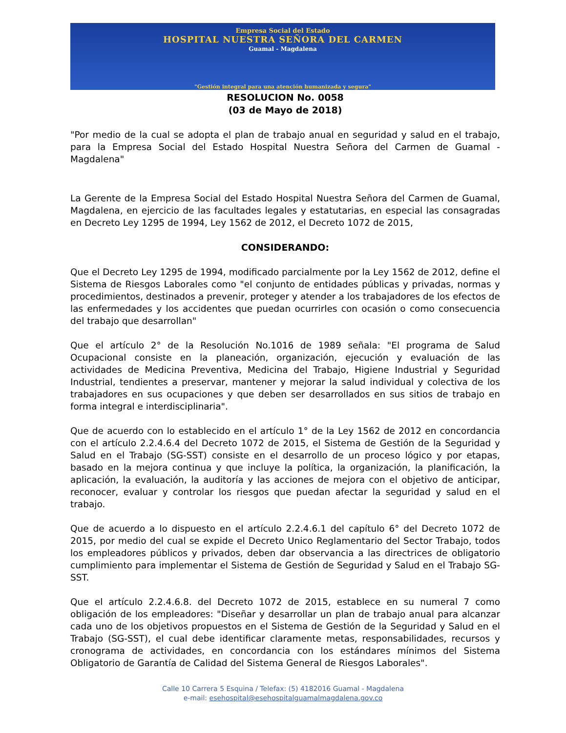Empresa Social del Estado
HOSPITAL NUESTRA SEÑORA DEL CARMEN
Guamal - Magdalena
"Gestión integral para una atención humanizada y segura"
RESOLUCION No. 0058
(03 de Mayo de 2018)
"Por medio de la cual se adopta el plan de trabajo anual en seguridad y salud en el trabajo, para la Empresa Social del Estado Hospital Nuestra Señora del Carmen de Guamal - Magdalena"
La Gerente de la Empresa Social del Estado Hospital Nuestra Señora del Carmen de Guamal, Magdalena, en ejercicio de las facultades legales y estatutarias, en especial las consagradas en Decreto Ley 1295 de 1994, Ley 1562 de 2012, el Decreto 1072 de 2015,
CONSIDERANDO:
Que el Decreto Ley 1295 de 1994, modificado parcialmente por la Ley 1562 de 2012, define el Sistema de Riesgos Laborales como "el conjunto de entidades públicas y privadas, normas y procedimientos, destinados a prevenir, proteger y atender a los trabajadores de los efectos de las enfermedades y los accidentes que puedan ocurrirles con ocasión o como consecuencia del trabajo que desarrollan"
Que el artículo 2° de la Resolución No.1016 de 1989 señala: "El programa de Salud Ocupacional consiste en la planeación, organización, ejecución y evaluación de las actividades de Medicina Preventiva, Medicina del Trabajo, Higiene Industrial y Seguridad Industrial, tendientes a preservar, mantener y mejorar la salud individual y colectiva de los trabajadores en sus ocupaciones y que deben ser desarrollados en sus sitios de trabajo en forma integral e interdisciplinaria".
Que de acuerdo con lo establecido en el artículo 1° de la Ley 1562 de 2012 en concordancia con el artículo 2.2.4.6.4 del Decreto 1072 de 2015, el Sistema de Gestión de la Seguridad y Salud en el Trabajo (SG-SST) consiste en el desarrollo de un proceso lógico y por etapas, basado en la mejora continua y que incluye la política, la organización, la planificación, la aplicación, la evaluación, la auditoría y las acciones de mejora con el objetivo de anticipar, reconocer, evaluar y controlar los riesgos que puedan afectar la seguridad y salud en el trabajo.
Que de acuerdo a lo dispuesto en el artículo 2.2.4.6.1 del capítulo 6° del Decreto 1072 de 2015, por medio del cual se expide el Decreto Unico Reglamentario del Sector Trabajo, todos los empleadores públicos y privados, deben dar observancia a las directrices de obligatorio cumplimiento para implementar el Sistema de Gestión de Seguridad y Salud en el Trabajo SG-SST.
Que el artículo 2.2.4.6.8. del Decreto 1072 de 2015, establece en su numeral 7 como obligación de los empleadores: "Diseñar y desarrollar un plan de trabajo anual para alcanzar cada uno de los objetivos propuestos en el Sistema de Gestión de la Seguridad y Salud en el Trabajo (SG-SST), el cual debe identificar claramente metas, responsabilidades, recursos y cronograma de actividades, en concordancia con los estándares mínimos del Sistema Obligatorio de Garantía de Calidad del Sistema General de Riesgos Laborales".
Calle 10 Carrera 5 Esquina / Telefax: (5) 4182016 Guamal - Magdalena
e-mail: esehospital@esehospitalguamalmagdalena.gov.co